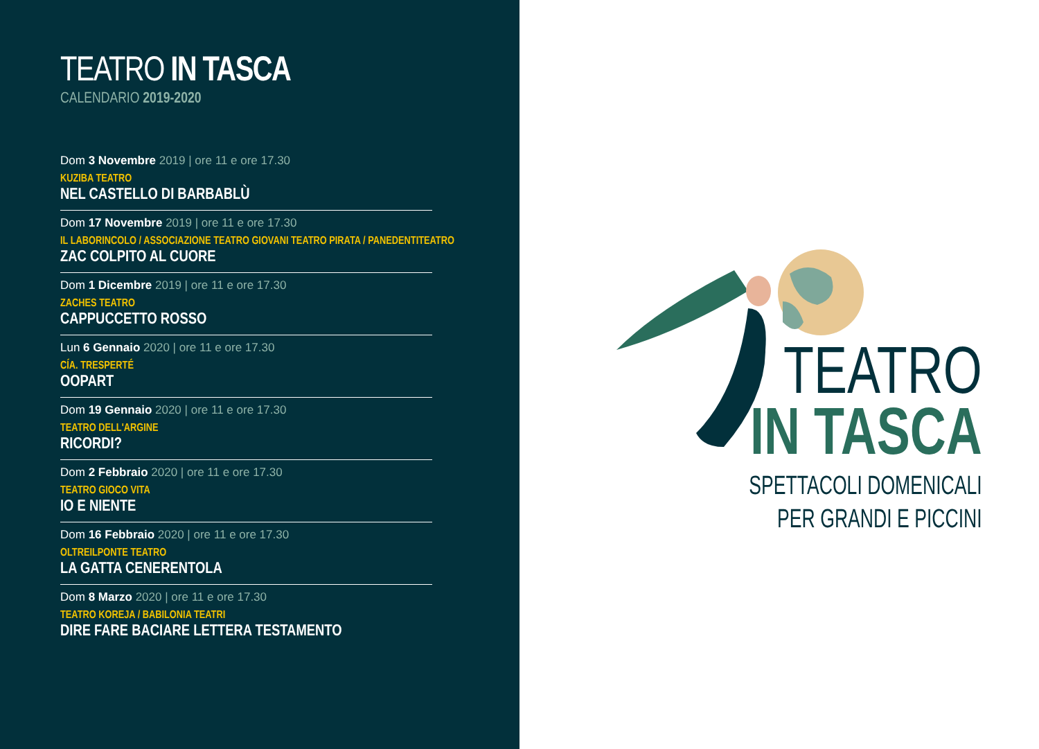TEATRO IN TASCA
CALENDARIO 2019-2020
Dom 3 Novembre 2019 | ore 11 e ore 17.30
KUZIBA TEATRO
NEL CASTELLO DI BARBABLÙ
Dom 17 Novembre 2019 | ore 11 e ore 17.30
IL LABORINCOLO / ASSOCIAZIONE TEATRO GIOVANI TEATRO PIRATA / PANEDENTITEATRO
ZAC COLPITO AL CUORE
Dom 1 Dicembre 2019 | ore 11 e ore 17.30
ZACHES TEATRO
CAPPUCCETTO ROSSO
Lun 6 Gennaio 2020 | ore 11 e ore 17.30
CÍA. TRESPERTÉ
OOPART
Dom 19 Gennaio 2020 | ore 11 e ore 17.30
TEATRO DELL'ARGINE
RICORDI?
Dom 2 Febbraio 2020 | ore 11 e ore 17.30
TEATRO GIOCO VITA
IO E NIENTE
Dom 16 Febbraio 2020 | ore 11 e ore 17.30
OLTREILPONTE TEATRO
LA GATTA CENERENTOLA
Dom 8 Marzo 2020 | ore 11 e ore 17.30
TEATRO KOREJA / BABILONIA TEATRI
DIRE FARE BACIARE LETTERA TESTAMENTO
TEATRO
IN TASCA
SPETTACOLI DOMENICALI
PER GRANDI E PICCINI